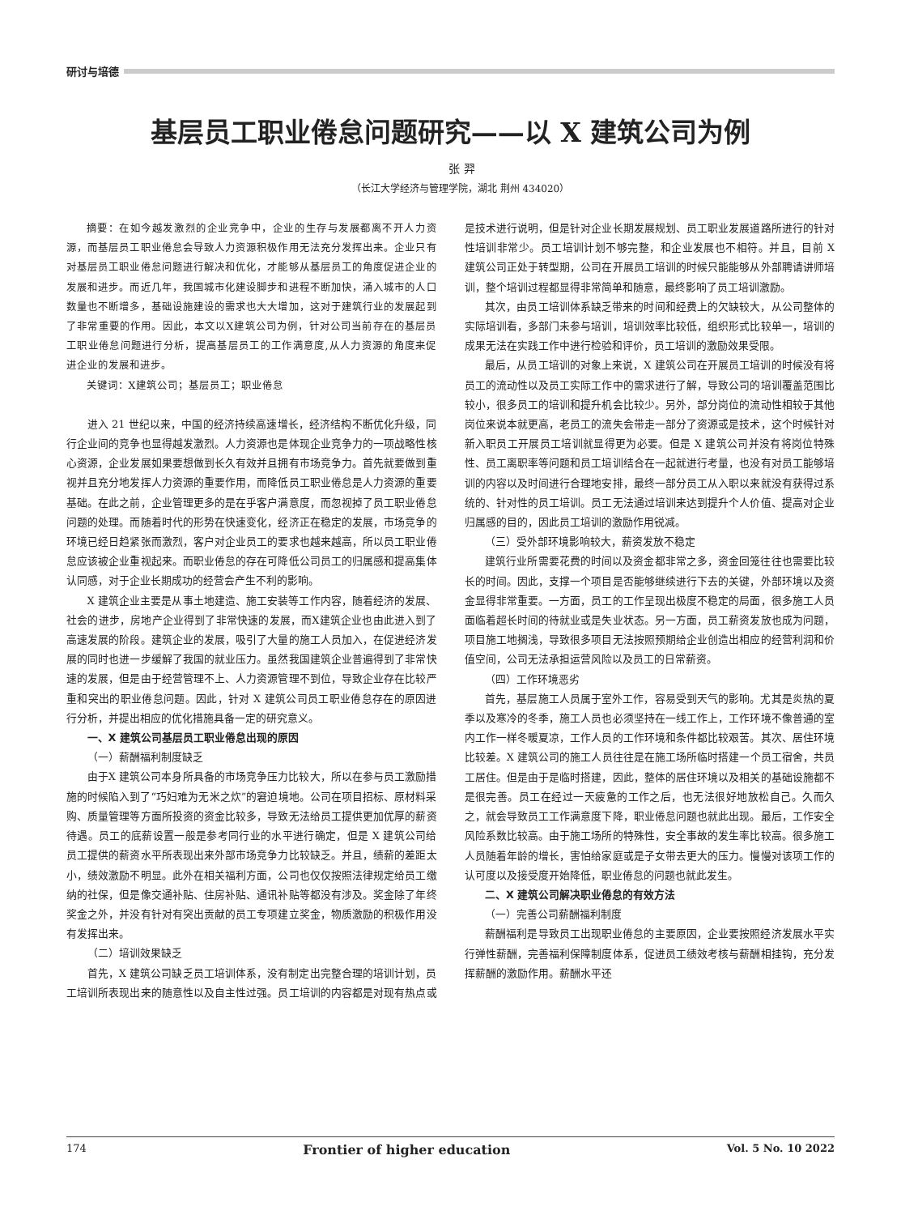研讨与培德
基层员工职业倦怠问题研究——以 X 建筑公司为例
张 羿
（长江大学经济与管理学院，湖北 荆州 434020）
摘要：在如今越发激烈的企业竞争中，企业的生存与发展都离不开人力资源，而基层员工职业倦怠会导致人力资源积极作用无法充分发挥出来。企业只有对基层员工职业倦怠问题进行解决和优化，才能够从基层员工的角度促进企业的发展和进步。而近几年，我国城市化建设脚步和进程不断加快，涌入城市的人口数量也不断增多，基础设施建设的需求也大大增加，这对于建筑行业的发展起到了非常重要的作用。因此，本文以X建筑公司为例，针对公司当前存在的基层员工职业倦怠问题进行分析，提高基层员工的工作满意度,从人力资源的角度来促进企业的发展和进步。
关键词：X建筑公司；基层员工；职业倦怠
进入 21 世纪以来，中国的经济持续高速增长，经济结构不断优化升级，同行企业间的竞争也显得越发激烈。人力资源也是体现企业竞争力的一项战略性核心资源，企业发展如果要想做到长久有效并且拥有市场竞争力。首先就要做到重视并且充分地发挥人力资源的重要作用，而降低员工职业倦怠是人力资源的重要基础。在此之前，企业管理更多的是在乎客户满意度，而忽视掉了员工职业倦怠问题的处理。而随着时代的形势在快速变化，经济正在稳定的发展，市场竞争的环境已经日趋紧张而激烈，客户对企业员工的要求也越来越高，所以员工职业倦怠应该被企业重视起来。而职业倦怠的存在可降低公司员工的归属感和提高集体认同感，对于企业长期成功的经营会产生不利的影响。
X 建筑企业主要是从事土地建造、施工安装等工作内容，随着经济的发展、社会的进步，房地产企业得到了非常快速的发展，而X建筑企业也由此进入到了高速发展的阶段。建筑企业的发展，吸引了大量的施工人员加入，在促进经济发展的同时也进一步缓解了我国的就业压力。虽然我国建筑企业普遍得到了非常快速的发展，但是由于经营管理不上、人力资源管理不到位，导致企业存在比较严重和突出的职业倦怠问题。因此，针对 X 建筑公司员工职业倦怠存在的原因进行分析，并提出相应的优化措施具备一定的研究意义。
一、X 建筑公司基层员工职业倦怠出现的原因
（一）薪酬福利制度缺乏
由于X 建筑公司本身所具备的市场竞争压力比较大，所以在参与员工激励措施的时候陷入到了“巧妇难为无米之炊”的窘迫境地。公司在项目招标、原材料采购、质量管理等方面所投资的资金比较多，导致无法给员工提供更加优厚的薪资待遇。员工的底薪设置一般是参考同行业的水平进行确定，但是 X 建筑公司给员工提供的薪资水平所表现出来外部市场竞争力比较缺乏。并且，绩薪的差距太小，绩效激励不明显。此外在相关福利方面，公司也仅仅按照法律规定给员工缴纳的社保，但是像交通补贴、住房补贴、通讯补贴等都没有涉及。奖金除了年终奖金之外，并没有针对有突出贡献的员工专项建立奖金，物质激励的积极作用没有发挥出来。
（二）培训效果缺乏
首先，X 建筑公司缺乏员工培训体系，没有制定出完整合理的培训计划，员工培训所表现出来的随意性以及自主性过强。员工培训的内容都是对现有热点或是技术进行说明，但是针对企业长期发展规划、员工职业发展道路所进行的针对性培训非常少。员工培训计划不够完整，和企业发展也不相符。并且，目前 X 建筑公司正处于转型期，公司在开展员工培训的时候只能能够从外部聘请讲师培训，整个培训过程都显得非常简单和随意，最终影响了员工培训激励。
其次，由员工培训体系缺乏带来的时间和经费上的欠缺较大，从公司整体的实际培训看，多部门未参与培训，培训效率比较低，组织形式比较单一，培训的成果无法在实践工作中进行检验和评价，员工培训的激励效果受限。
最后，从员工培训的对象上来说，X 建筑公司在开展员工培训的时候没有将员工的流动性以及员工实际工作中的需求进行了解，导致公司的培训覆盖范围比较小，很多员工的培训和提升机会比较少。另外，部分岗位的流动性相较于其他岗位来说本就更高，老员工的流失会带走一部分了资源或是技术，这个时候针对新入职员工开展员工培训就显得更为必要。但是 X 建筑公司并没有将岗位特殊性、员工离职率等问题和员工培训结合在一起就进行考量，也没有对员工能够培训的内容以及时间进行合理地安排，最终一部分员工从入职以来就没有获得过系统的、针对性的员工培训。员工无法通过培训来达到提升个人价值、提高对企业归属感的目的，因此员工培训的激励作用锐减。
（三）受外部环境影响较大，薪资发放不稳定
建筑行业所需要花费的时间以及资金都非常之多，资金回笼往往也需要比较长的时间。因此，支撑一个项目是否能够继续进行下去的关键，外部环境以及资金显得非常重要。一方面，员工的工作呈现出极度不稳定的局面，很多施工人员面临着超长时间的待就业或是失业状态。另一方面，员工薪资发放也成为问题，项目施工地搁浅，导致很多项目无法按照预期给企业创造出相应的经营利润和价值空间，公司无法承担运营风险以及员工的日常薪资。
（四）工作环境恶劣
首先，基层施工人员属于室外工作，容易受到天气的影响。尤其是炎热的夏季以及寒冷的冬季，施工人员也必须坚持在一线工作上，工作环境不像普通的室内工作一样冬暖夏凉，工作人员的工作环境和条件都比较艰苦。其次、居住环境比较差。X 建筑公司的施工人员往往是在施工场所临时搭建一个员工宿舍，共员工居住。但是由于是临时搭建，因此，整体的居住环境以及相关的基础设施都不是很完善。员工在经过一天疲惫的工作之后，也无法很好地放松自己。久而久之，就会导致员工工作满意度下降，职业倦怠问题也就此出现。最后，工作安全风险系数比较高。由于施工场所的特殊性，安全事故的发生率比较高。很多施工人员随着年龄的增长，害怕给家庭或是子女带去更大的压力。慢慢对该项工作的认可度以及接受度开始降低，职业倦怠的问题也就此发生。
二、X 建筑公司解决职业倦怠的有效方法
（一）完善公司薪酬福利制度
薪酬福利是导致员工出现职业倦怠的主要原因，企业要按照经济发展水平实行弹性薪酬，完善福利保障制度体系，促进员工绩效考核与薪酬相挂钩，充分发挥薪酬的激励作用。薪酬水平还
174 Frontier of higher education Vol. 5 No. 10 2022